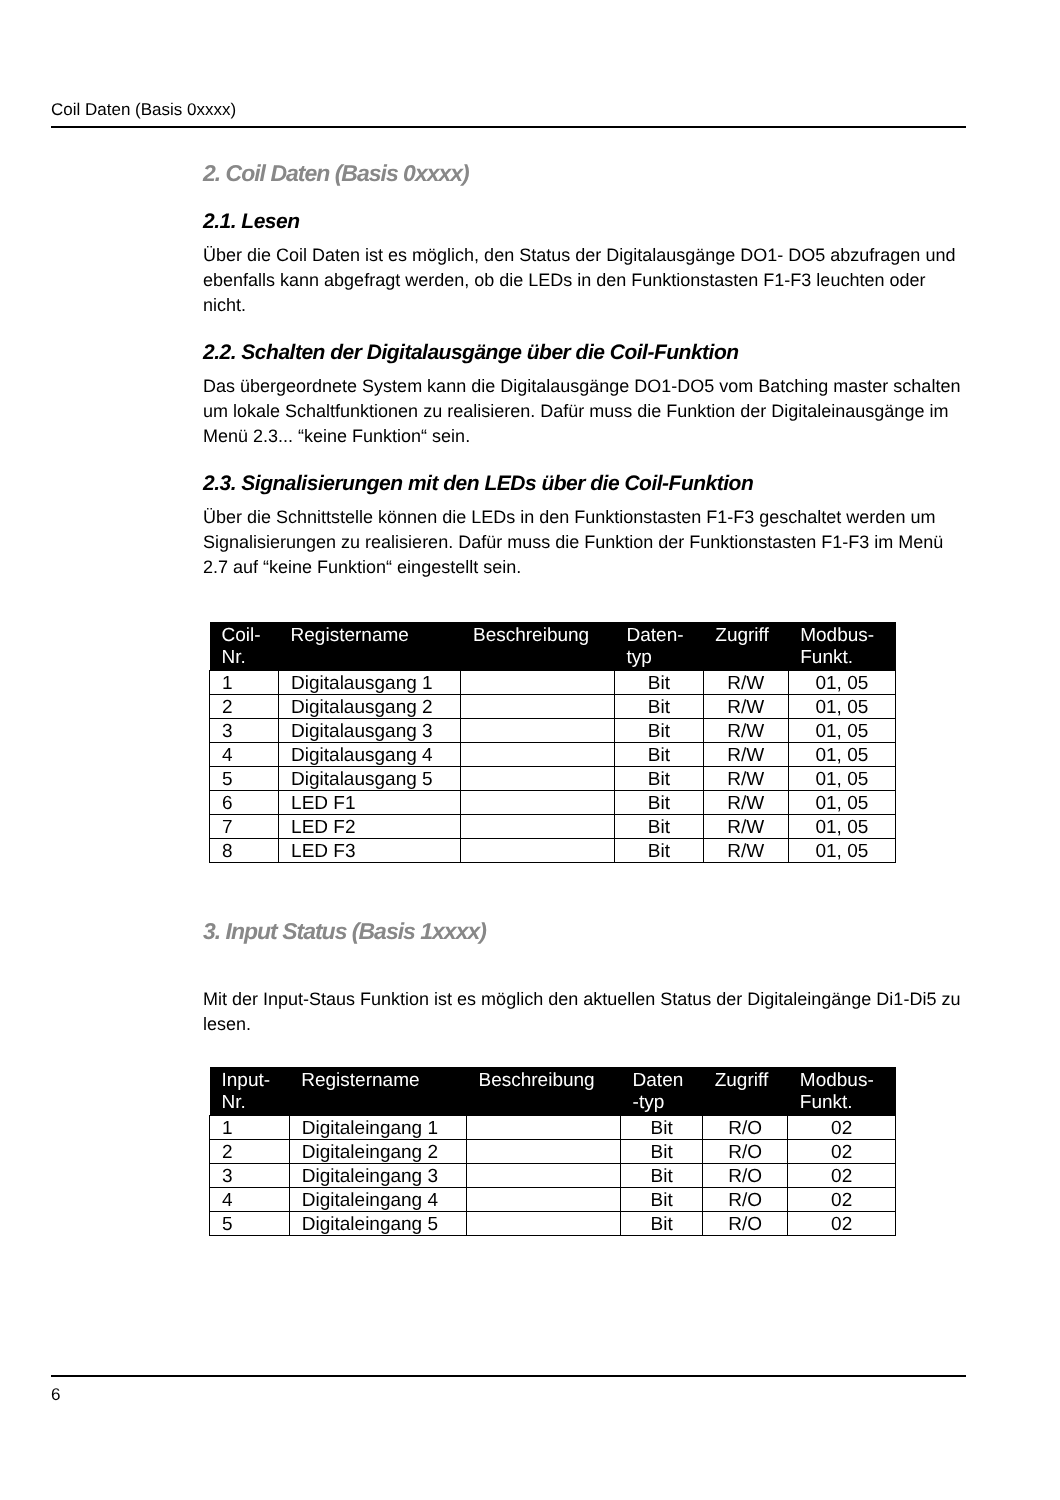Coil Daten (Basis 0xxxx)
2. Coil Daten (Basis 0xxxx)
2.1. Lesen
Über die Coil Daten ist es möglich, den Status der Digitalausgänge DO1- DO5 abzufragen und ebenfalls kann abgefragt werden, ob die LEDs in den Funktionstasten F1-F3 leuchten oder nicht.
2.2. Schalten der Digitalausgänge über die Coil-Funktion
Das übergeordnete System kann die Digitalausgänge DO1-DO5 vom Batching master schalten um lokale Schaltfunktionen zu realisieren. Dafür muss die Funktion der Digitaleinausgänge im Menü 2.3... “keine Funktion“ sein.
2.3. Signalisierungen mit den LEDs über die Coil-Funktion
Über die Schnittstelle können die LEDs in den Funktionstasten F1-F3 geschaltet werden um Signalisierungen zu realisieren. Dafür muss die Funktion der Funktionstasten F1-F3 im Menü 2.7 auf “keine Funktion“ eingestellt sein.
| Coil- Nr. | Registername | Beschreibung | Daten- typ | Zugriff | Modbus- Funkt. |
| --- | --- | --- | --- | --- | --- |
| 1 | Digitalausgang 1 | | Bit | R/W | 01, 05 |
| 2 | Digitalausgang 2 | | Bit | R/W | 01, 05 |
| 3 | Digitalausgang 3 | | Bit | R/W | 01, 05 |
| 4 | Digitalausgang 4 | | Bit | R/W | 01, 05 |
| 5 | Digitalausgang 5 | | Bit | R/W | 01, 05 |
| 6 | LED F1 | | Bit | R/W | 01, 05 |
| 7 | LED F2 | | Bit | R/W | 01, 05 |
| 8 | LED F3 | | Bit | R/W | 01, 05 |
3. Input Status (Basis 1xxxx)
Mit der Input-Staus Funktion ist es möglich den aktuellen Status der Digitaleingänge Di1-Di5 zu lesen.
| Input- Nr. | Registername | Beschreibung | Daten -typ | Zugriff | Modbus- Funkt. |
| --- | --- | --- | --- | --- | --- |
| 1 | Digitaleingang 1 | | Bit | R/O | 02 |
| 2 | Digitaleingang 2 | | Bit | R/O | 02 |
| 3 | Digitaleingang 3 | | Bit | R/O | 02 |
| 4 | Digitaleingang 4 | | Bit | R/O | 02 |
| 5 | Digitaleingang 5 | | Bit | R/O | 02 |
6